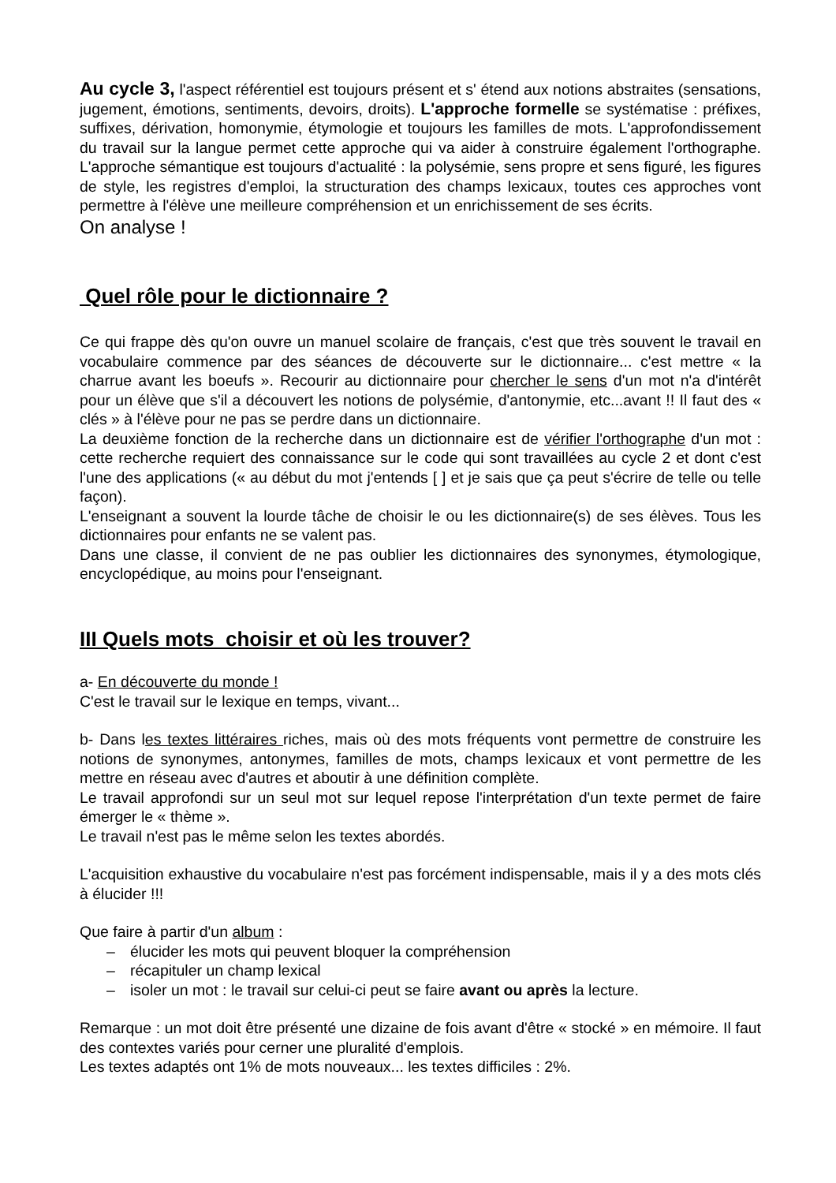Au cycle 3, l'aspect référentiel est toujours présent et s' étend aux notions abstraites (sensations, jugement, émotions, sentiments, devoirs, droits). L'approche formelle se systématise : préfixes, suffixes, dérivation, homonymie, étymologie et toujours les familles de mots. L'approfondissement du travail sur la langue permet cette approche qui va aider à construire également l'orthographe. L'approche sémantique est toujours d'actualité : la polysémie, sens propre et sens figuré, les figures de style, les registres d'emploi, la structuration des champs lexicaux, toutes ces approches vont permettre à l'élève une meilleure compréhension et un enrichissement de ses écrits.
On analyse !
Quel rôle pour le dictionnaire ?
Ce qui frappe dès qu'on ouvre un manuel scolaire de français, c'est que très souvent le travail en vocabulaire commence par des séances de découverte sur le dictionnaire... c'est mettre « la charrue avant les boeufs ». Recourir au dictionnaire pour chercher le sens d'un mot n'a d'intérêt pour un élève que s'il a découvert les notions de polysémie, d'antonymie, etc...avant !! Il faut des « clés » à l'élève pour ne pas se perdre dans un dictionnaire.
La deuxième fonction de la recherche dans un dictionnaire est de vérifier l'orthographe d'un mot : cette recherche requiert des connaissance sur le code qui sont travaillées au cycle 2 et dont c'est l'une des applications (« au début du mot j'entends [ ] et je sais que ça peut s'écrire de telle ou telle façon).
L'enseignant a souvent la lourde tâche de choisir le ou les dictionnaire(s) de ses élèves. Tous les dictionnaires pour enfants ne se valent pas.
Dans une classe, il convient de ne pas oublier les dictionnaires des synonymes, étymologique, encyclopédique, au moins pour l'enseignant.
III Quels mots choisir et où les trouver?
a- En découverte du monde !
C'est le travail sur le lexique en temps, vivant...
b- Dans les textes littéraires riches, mais où des mots fréquents vont permettre de construire les notions de synonymes, antonymes, familles de mots, champs lexicaux et vont permettre de les mettre en réseau avec d'autres et aboutir à une définition complète.
Le travail approfondi sur un seul mot sur lequel repose l'interprétation d'un texte permet de faire émerger le « thème ».
Le travail n'est pas le même selon les textes abordés.
L'acquisition exhaustive du vocabulaire n'est pas forcément indispensable, mais il y a des mots clés à élucider !!!
Que faire à partir d'un album :
– élucider les mots qui peuvent bloquer la compréhension
– récapituler un champ lexical
– isoler un mot : le travail sur celui-ci peut se faire avant ou après la lecture.
Remarque : un mot doit être présenté une dizaine de fois avant d'être « stocké » en mémoire. Il faut des contextes variés pour cerner une pluralité d'emplois.
Les textes adaptés ont 1% de mots nouveaux... les textes difficiles : 2%.